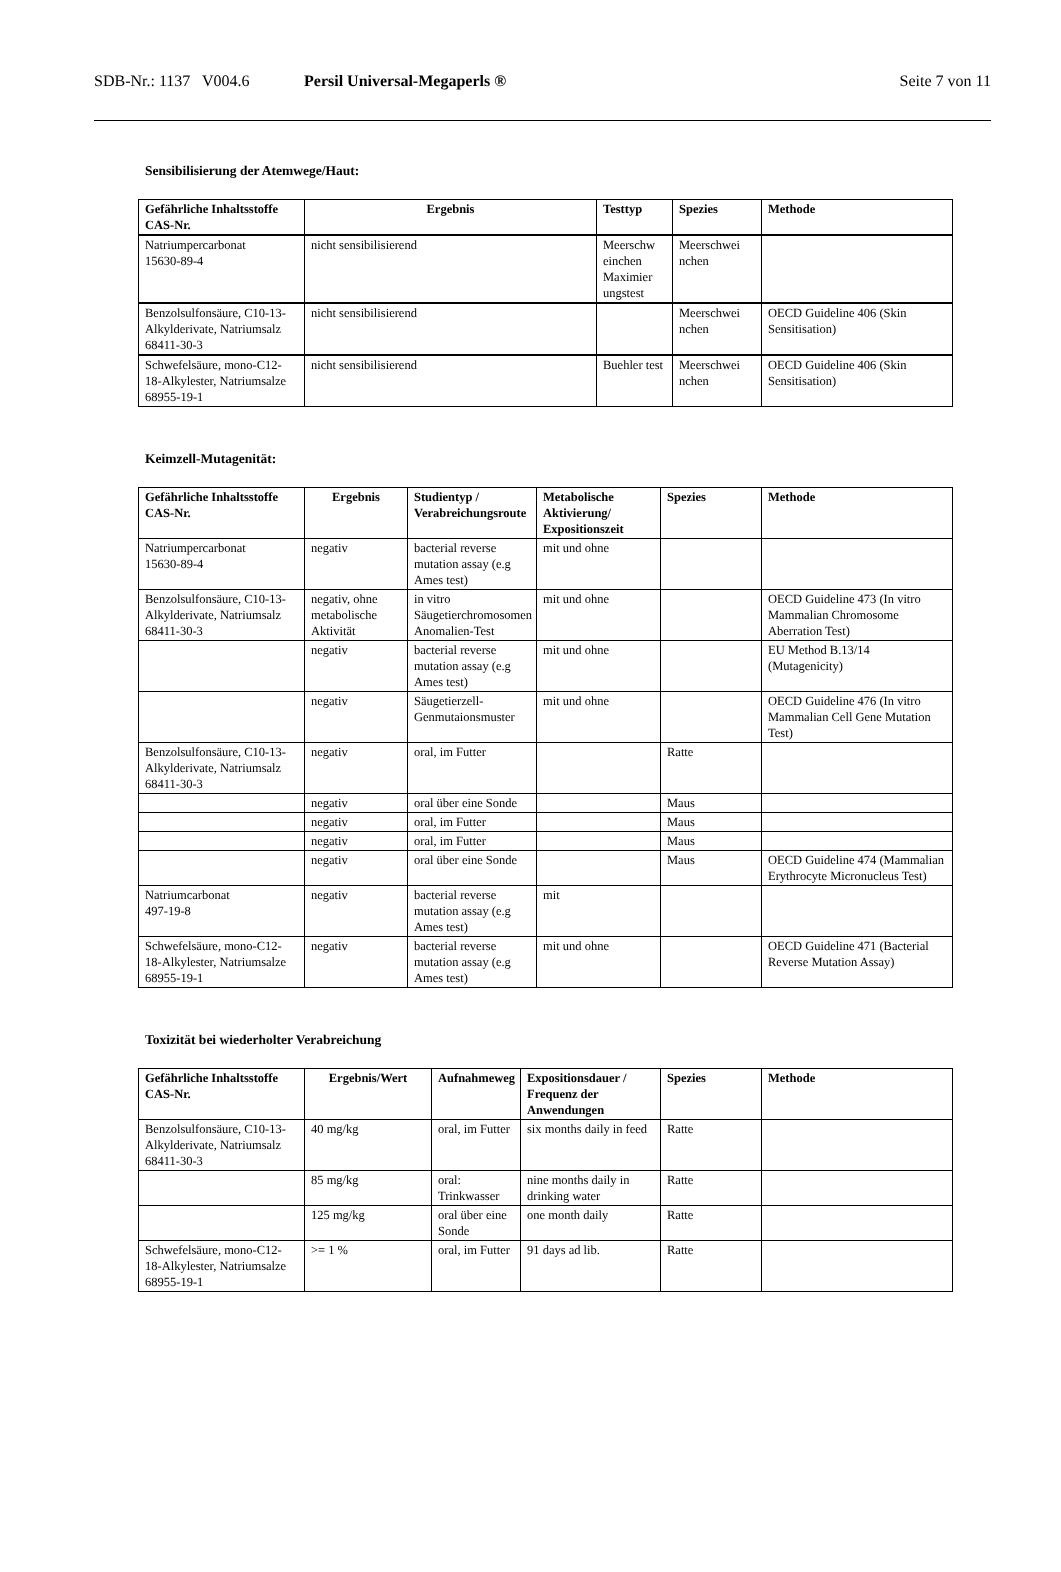SDB-Nr.: 1137 V004.6 Persil Universal-Megaperls ® Seite 7 von 11
Sensibilisierung der Atemwege/Haut:
| Gefährliche Inhaltsstoffe CAS-Nr. | Ergebnis | Testtyp | Spezies | Methode |
| --- | --- | --- | --- | --- |
| Natriumpercarbonat 15630-89-4 | nicht sensibilisierend | Meerschw einchen Maximier ungstest | Meerschwei nchen | |
| Benzolsulfonsäure, C10-13-Alkylderivate, Natriumsalz 68411-30-3 | nicht sensibilisierend | | Meerschwei nchen | OECD Guideline 406 (Skin Sensitisation) |
| Schwefelsäure, mono-C12-18-Alkylester, Natriumsalze 68955-19-1 | nicht sensibilisierend | Buehler test | Meerschwei nchen | OECD Guideline 406 (Skin Sensitisation) |
Keimzell-Mutagenität:
| Gefährliche Inhaltsstoffe CAS-Nr. | Ergebnis | Studientyp / Verabreichungsroute | Metabolische Aktivierung/ Expositionszeit | Spezies | Methode |
| --- | --- | --- | --- | --- | --- |
| Natriumpercarbonat 15630-89-4 | negativ | bacterial reverse mutation assay (e.g Ames test) | mit und ohne | | |
| Benzolsulfonsäure, C10-13-Alkylderivate, Natriumsalz 68411-30-3 | negativ, ohne metabolische Aktivität | in vitro Säugetierchromosomen Anomalien-Test | mit und ohne | | OECD Guideline 473 (In vitro Mammalian Chromosome Aberration Test) |
| | negativ | bacterial reverse mutation assay (e.g Ames test) | mit und ohne | | EU Method B.13/14 (Mutagenicity) |
| | negativ | Säugetierzell-Genmutaionsmuster | mit und ohne | | OECD Guideline 476 (In vitro Mammalian Cell Gene Mutation Test) |
| Benzolsulfonsäure, C10-13-Alkylderivate, Natriumsalz 68411-30-3 | negativ | oral, im Futter | | Ratte | |
| | negativ | oral über eine Sonde | | Maus | |
| | negativ | oral, im Futter | | Maus | |
| | negativ | oral, im Futter | | Maus | |
| | negativ | oral über eine Sonde | | Maus | OECD Guideline 474 (Mammalian Erythrocyte Micronucleus Test) |
| Natriumcarbonat 497-19-8 | negativ | bacterial reverse mutation assay (e.g Ames test) | mit | | |
| Schwefelsäure, mono-C12-18-Alkylester, Natriumsalze 68955-19-1 | negativ | bacterial reverse mutation assay (e.g Ames test) | mit und ohne | | OECD Guideline 471 (Bacterial Reverse Mutation Assay) |
Toxizität bei wiederholter Verabreichung
| Gefährliche Inhaltsstoffe CAS-Nr. | Ergebnis/Wert | Aufnahmeweg | Expositionsdauer / Frequenz der Anwendungen | Spezies | Methode |
| --- | --- | --- | --- | --- | --- |
| Benzolsulfonsäure, C10-13-Alkylderivate, Natriumsalz 68411-30-3 | 40 mg/kg | oral, im Futter | six months daily in feed | Ratte | |
| | 85 mg/kg | oral: Trinkwasser | nine months daily in drinking water | Ratte | |
| | 125 mg/kg | oral über eine Sonde | one month daily | Ratte | |
| Schwefelsäure, mono-C12-18-Alkylester, Natriumsalze 68955-19-1 | >= 1 % | oral, im Futter | 91 days ad lib. | Ratte | |